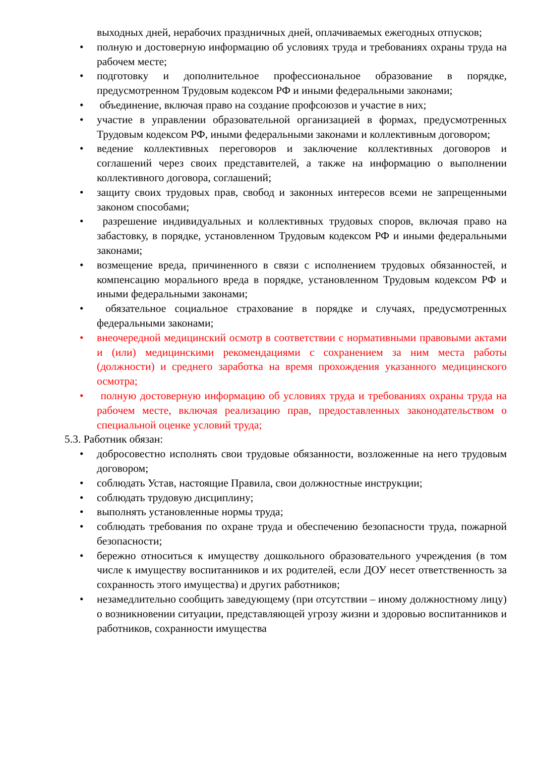выходных дней, нерабочих праздничных дней, оплачиваемых ежегодных отпусков;
• полную и достоверную информацию об условиях труда и требованиях охраны труда на рабочем месте;
• подготовку и дополнительное профессиональное образование в порядке, предусмотренном Трудовым кодексом РФ и иными федеральными законами;
• объединение, включая право на создание профсоюзов и участие в них;
• участие в управлении образовательной организацией в формах, предусмотренных Трудовым кодексом РФ, иными федеральными законами и коллективным договором;
• ведение коллективных переговоров и заключение коллективных договоров и соглашений через своих представителей, а также на информацию о выполнении коллективного договора, соглашений;
• защиту своих трудовых прав, свобод и законных интересов всеми не запрещенными законом способами;
• разрешение индивидуальных и коллективных трудовых споров, включая право на забастовку, в порядке, установленном Трудовым кодексом РФ и иными федеральными законами;
• возмещение вреда, причиненного в связи с исполнением трудовых обязанностей, и компенсацию морального вреда в порядке, установленном Трудовым кодексом РФ и иными федеральными законами;
• обязательное социальное страхование в порядке и случаях, предусмотренных федеральными законами;
• внеочередной медицинский осмотр в соответствии с нормативными правовыми актами и (или) медицинскими рекомендациями с сохранением за ним места работы (должности) и среднего заработка на время прохождения указанного медицинского осмотра;
• полную достоверную информацию об условиях труда и требованиях охраны труда на рабочем месте, включая реализацию прав, предоставленных законодательством о специальной оценке условий труда;
5.3. Работник обязан:
• добросовестно исполнять свои трудовые обязанности, возложенные на него трудовым договором;
• соблюдать Устав, настоящие Правила, свои должностные инструкции;
• соблюдать трудовую дисциплину;
• выполнять установленные нормы труда;
• соблюдать требования по охране труда и обеспечению безопасности труда, пожарной безопасности;
• бережно относиться к имуществу дошкольного образовательного учреждения (в том числе к имуществу воспитанников и их родителей, если ДОУ несет ответственность за сохранность этого имущества) и других работников;
• незамедлительно сообщить заведующему (при отсутствии – иному должностному лицу) о возникновении ситуации, представляющей угрозу жизни и здоровью воспитанников и работников, сохранности имущества